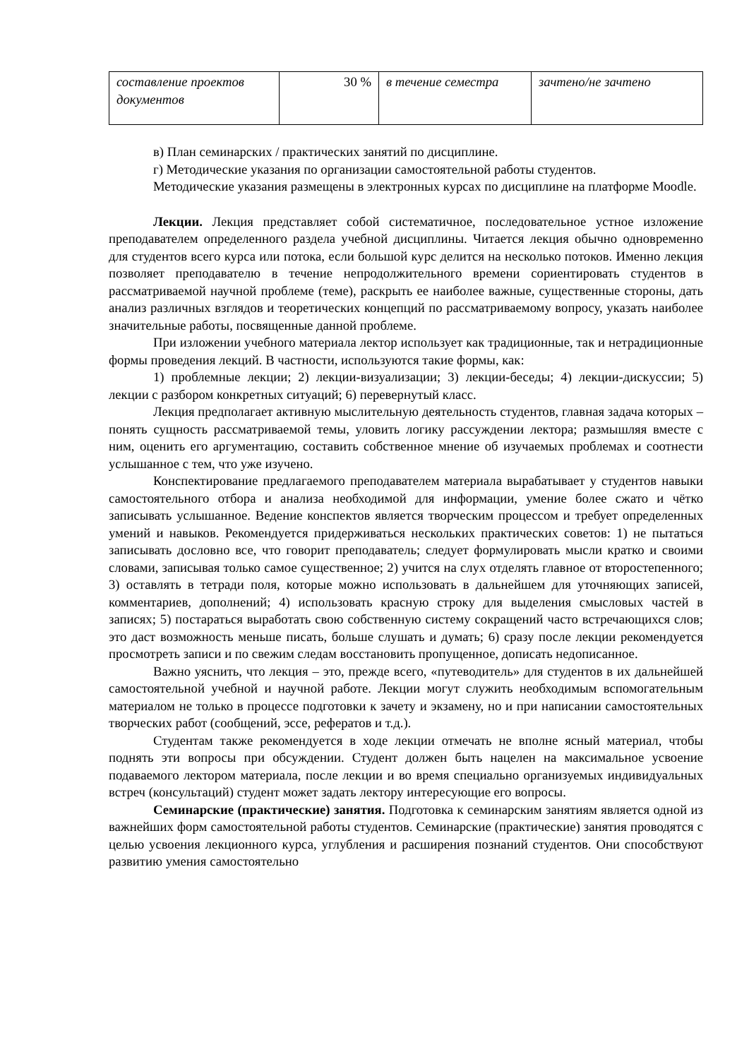| составление проектов документов | 30 % | в течение семестра | зачтено/не зачтено |
в) План семинарских / практических занятий по дисциплине.
г) Методические указания по организации самостоятельной работы студентов.
Методические указания размещены в электронных курсах по дисциплине на платформе Moodle.
Лекции. Лекция представляет собой систематичное, последовательное устное изложение преподавателем определенного раздела учебной дисциплины. Читается лекция обычно одновременно для студентов всего курса или потока, если большой курс делится на несколько потоков. Именно лекция позволяет преподавателю в течение непродолжительного времени сориентировать студентов в рассматриваемой научной проблеме (теме), раскрыть ее наиболее важные, существенные стороны, дать анализ различных взглядов и теоретических концепций по рассматриваемому вопросу, указать наиболее значительные работы, посвященные данной проблеме.
При изложении учебного материала лектор использует как традиционные, так и нетрадиционные формы проведения лекций. В частности, используются такие формы, как:
1) проблемные лекции; 2) лекции-визуализации; 3) лекции-беседы; 4) лекции-дискуссии; 5) лекции с разбором конкретных ситуаций; 6) перевернутый класс.
Лекция предполагает активную мыслительную деятельность студентов, главная задача которых – понять сущность рассматриваемой темы, уловить логику рассуждении лектора; размышляя вместе с ним, оценить его аргументацию, составить собственное мнение об изучаемых проблемах и соотнести услышанное с тем, что уже изучено.
Конспектирование предлагаемого преподавателем материала вырабатывает у студентов навыки самостоятельного отбора и анализа необходимой для информации, умение более сжато и чётко записывать услышанное. Ведение конспектов является творческим процессом и требует определенных умений и навыков. Рекомендуется придерживаться нескольких практических советов: 1) не пытаться записывать дословно все, что говорит преподаватель; следует формулировать мысли кратко и своими словами, записывая только самое существенное; 2) учится на слух отделять главное от второстепенного; 3) оставлять в тетради поля, которые можно использовать в дальнейшем для уточняющих записей, комментариев, дополнений; 4) использовать красную строку для выделения смысловых частей в записях; 5) постараться выработать свою собственную систему сокращений часто встречающихся слов; это даст возможность меньше писать, больше слушать и думать; 6) сразу после лекции рекомендуется просмотреть записи и по свежим следам восстановить пропущенное, дописать недописанное.
Важно уяснить, что лекция – это, прежде всего, «путеводитель» для студентов в их дальнейшей самостоятельной учебной и научной работе. Лекции могут служить необходимым вспомогательным материалом не только в процессе подготовки к зачету и экзамену, но и при написании самостоятельных творческих работ (сообщений, эссе, рефератов и т.д.).
Студентам также рекомендуется в ходе лекции отмечать не вполне ясный материал, чтобы поднять эти вопросы при обсуждении. Студент должен быть нацелен на максимальное усвоение подаваемого лектором материала, после лекции и во время специально организуемых индивидуальных встреч (консультаций) студент может задать лектору интересующие его вопросы.
Семинарские (практические) занятия. Подготовка к семинарским занятиям является одной из важнейших форм самостоятельной работы студентов. Семинарские (практические) занятия проводятся с целью усвоения лекционного курса, углубления и расширения познаний студентов. Они способствуют развитию умения самостоятельно